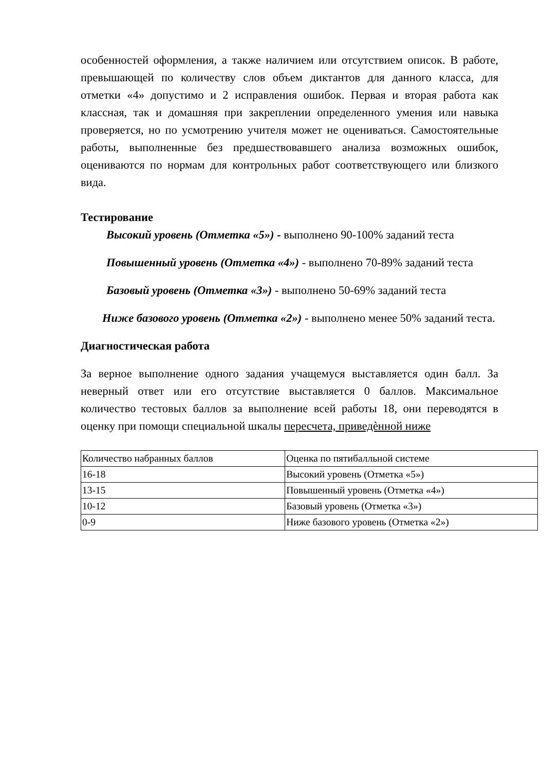особенностей оформления, а также наличием или отсутствием описок. В работе, превышающей по количеству слов объем диктантов для данного класса, для отметки «4» допустимо и 2 исправления ошибок. Первая и вторая работа как классная, так и домашняя при закреплении определенного умения или навыка проверяется, но по усмотрению учителя может не оцениваться. Самостоятельные работы, выполненные без предшествовавшего анализа возможных ошибок, оцениваются по нормам для контрольных работ соответствующего или близкого вида.
Тестирование
Высокий уровень (Отметка «5») - выполнено 90-100% заданий теста
Повышенный уровень (Отметка «4») - выполнено 70-89% заданий теста
Базовый уровень (Отметка «3») - выполнено 50-69% заданий теста
Ниже базового уровень (Отметка «2») - выполнено менее 50% заданий теста.
Диагностическая работа
За верное выполнение одного задания учащемуся выставляется один балл. За неверный ответ или его отсутствие выставляется 0 баллов. Максимальное количество тестовых баллов за выполнение всей работы 18, они переводятся в оценку при помощи специальной шкалы пересчета, приведѐнной ниже
| Количество набранных баллов | Оценка по пятибалльной системе |
| 16-18 | Высокий уровень (Отметка «5») |
| 13-15 | Повышенный уровень (Отметка «4») |
| 10-12 | Базовый уровень (Отметка «3») |
| 0-9 | Ниже базового уровень (Отметка «2») |